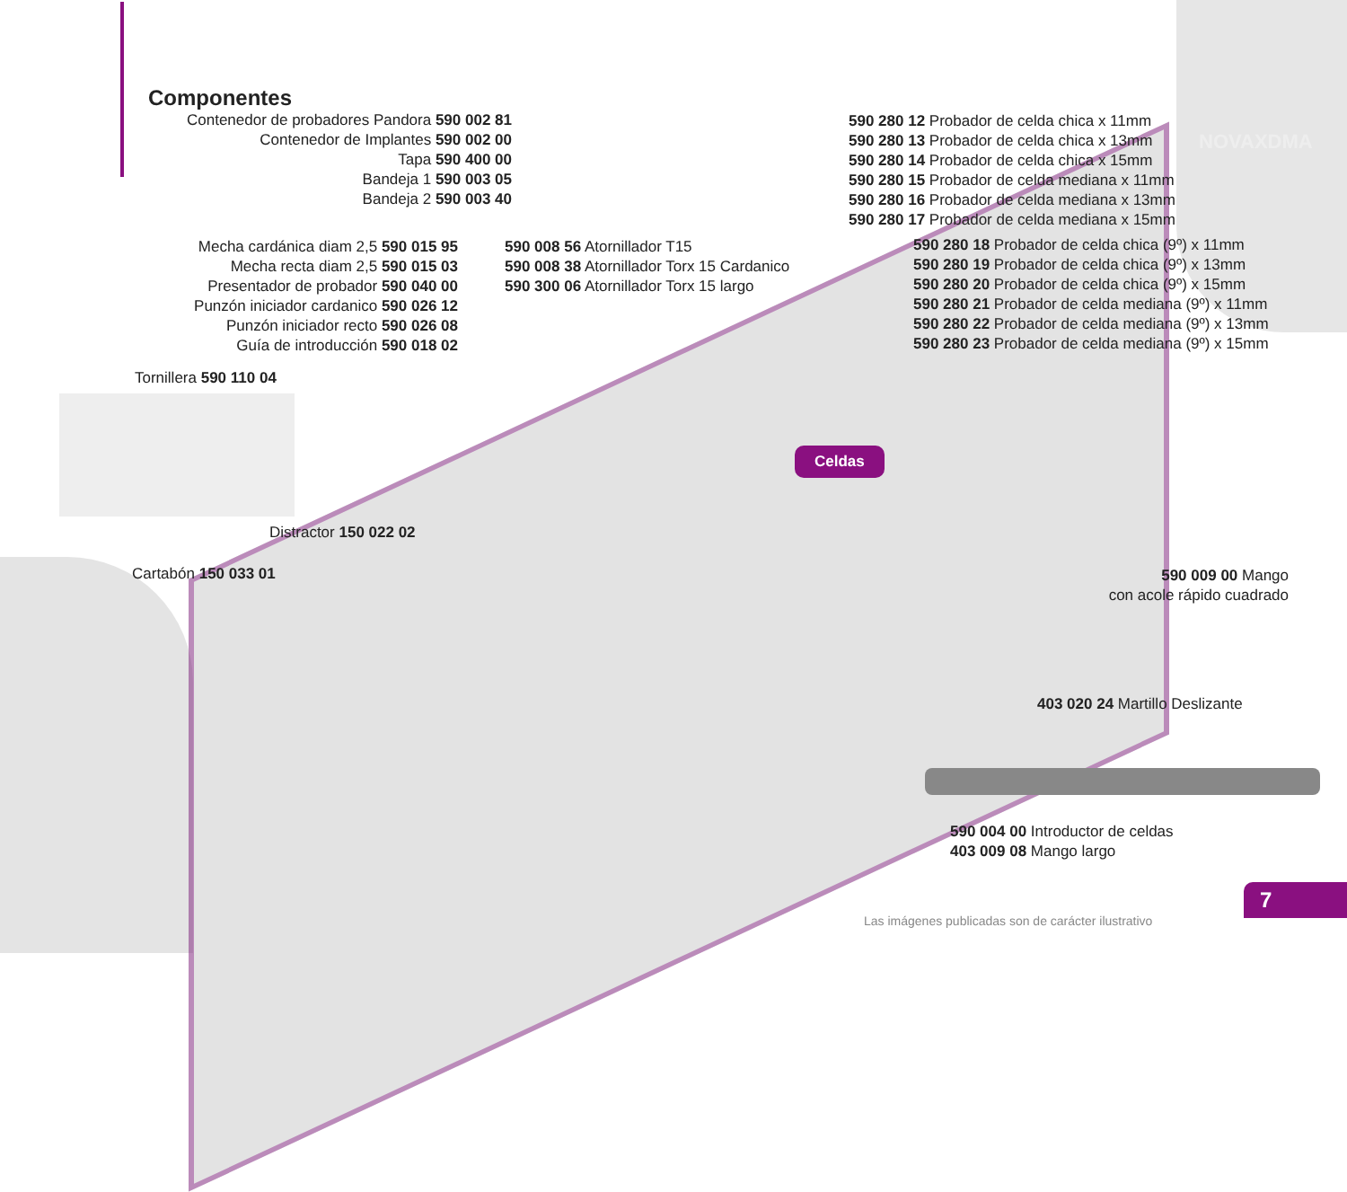Componentes
Contenedor de probadores Pandora 590 002 81
Contenedor de Implantes 590 002 00
Tapa 590 400 00
Bandeja 1 590 003 05
Bandeja 2 590 003 40
Mecha cardánica diam 2,5 590 015 95
Mecha recta diam 2,5 590 015 03
Presentador de probador 590 040 00
Punzón iniciador cardanico 590 026 12
Punzón iniciador recto 590 026 08
Guía de introducción 590 018 02
590 008 56 Atornillador T15
590 008 38 Atornillador Torx 15 Cardanico
590 300 06 Atornillador Torx 15 largo
590 280 12 Probador de celda chica x 11mm
590 280 13 Probador de celda chica x 13mm
590 280 14 Probador de celda chica x 15mm
590 280 15 Probador de celda mediana x 11mm
590 280 16 Probador de celda mediana x 13mm
590 280 17 Probador de celda mediana x 15mm
NOVAXDMA
590 280 18 Probador de celda chica (9º) x 11mm
590 280 19 Probador de celda chica (9º) x 13mm
590 280 20 Probador de celda chica (9º) x 15mm
590 280 21 Probador de celda mediana (9º) x 11mm
590 280 22 Probador de celda mediana (9º) x 13mm
590 280 23 Probador de celda mediana (9º) x 15mm
Tornillera 590 110 04
Distractor 150 022 02
Cartabón 150 033 01
Celdas
590 009 00 Mango
con acole rápido cuadrado
403 020 24 Martillo Deslizante
590 004 00 Introductor de celdas
403 009 08 Mango largo
7
Las imágenes publicadas son de carácter ilustrativo